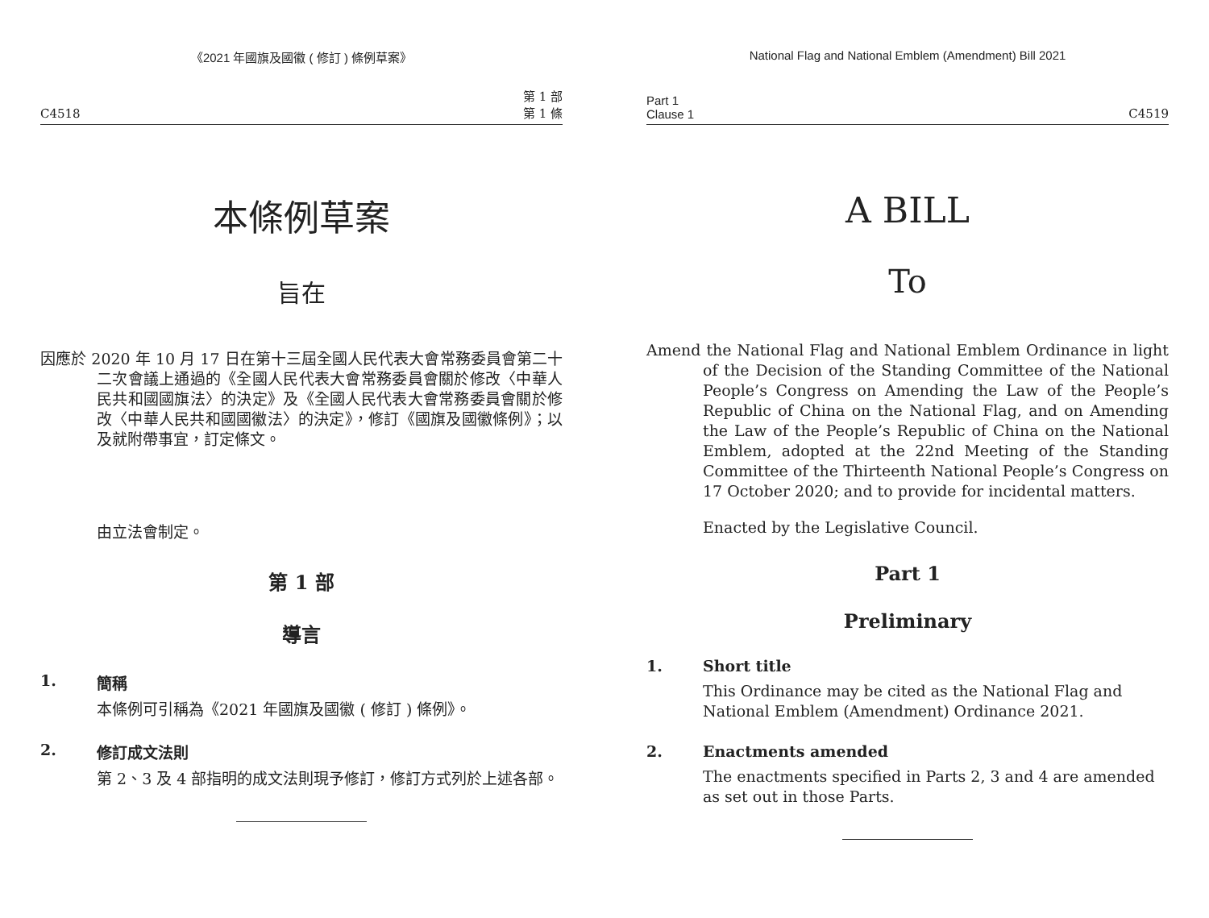《2021 年國旗及國徽 ( 修訂 ) 條例草案》
C4518 第 1 部
第 1 條
本條例草案
旨在
因應於 2020 年 10 月 17 日在第十三屆全國人民代表大會常務委員會第二十二次會議上通過的《全國人民代表大會常務委員會關於修改〈中華人民共和國國旗法〉的決定》及《全國人民代表大會常務委員會關於修改〈中華人民共和國國徽法〉的決定》，修訂《國旗及國徽條例》；以及就附帶事宜，訂定條文。
由立法會制定。
第 1 部
導言
1. 簡稱
本條例可引稱為《2021 年國旗及國徽 ( 修訂 ) 條例》。
2. 修訂成文法則
第 2、3 及 4 部指明的成文法則現予修訂，修訂方式列於上述各部。
National Flag and National Emblem (Amendment) Bill 2021
Part 1
Clause 1 C4519
A BILL
To
Amend the National Flag and National Emblem Ordinance in light of the Decision of the Standing Committee of the National People’s Congress on Amending the Law of the People’s Republic of China on the National Flag, and on Amending the Law of the People’s Republic of China on the National Emblem, adopted at the 22nd Meeting of the Standing Committee of the Thirteenth National People’s Congress on 17 October 2020; and to provide for incidental matters.
Enacted by the Legislative Council.
Part 1
Preliminary
1. Short title
This Ordinance may be cited as the National Flag and National Emblem (Amendment) Ordinance 2021.
2. Enactments amended
The enactments specified in Parts 2, 3 and 4 are amended as set out in those Parts.